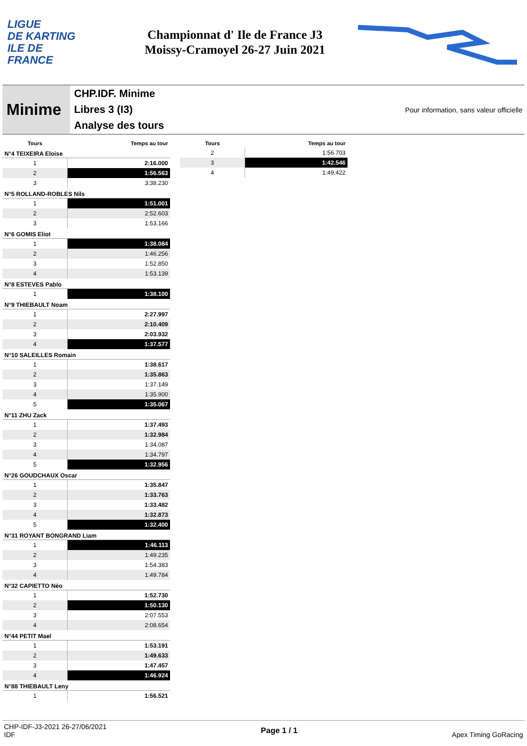LIGUE
DE KARTING
ILE DE
FRANCE
Championnat d' Ile de France J3
Moissy-Cramoyel 26-27 Juin 2021
Minime
CHP.IDF. Minime
Libres 3 (I3)
Analyse des tours
Pour information, sans valeur officielle
| Tours | Temps au tour |
| --- | --- |
| N°4 TEIXEIRA Eloise | |
| 1 | 2:16.000 |
| 2 | 1:56.563 |
| 3 | 3:38.230 |
| N°5 ROLLAND-ROBLES Nils | |
| 1 | 1:51.001 |
| 2 | 2:52.603 |
| 3 | 1:53.166 |
| N°6 GOMIS Eliot | |
| 1 | 1:38.084 |
| 2 | 1:46.256 |
| 3 | 1:52.850 |
| 4 | 1:53.139 |
| N°8 ESTEVES Pablo | |
| 1 | 1:38.100 |
| N°9 THIEBAULT Noam | |
| 1 | 2:27.997 |
| 2 | 2:10.409 |
| 3 | 2:03.932 |
| 4 | 1:37.577 |
| N°10 SALEILLES Romain | |
| 1 | 1:38.617 |
| 2 | 1:35.863 |
| 3 | 1:37.149 |
| 4 | 1:35.900 |
| 5 | 1:35.067 |
| N°11 ZHU Zack | |
| 1 | 1:37.493 |
| 2 | 1:32.984 |
| 3 | 1:34.087 |
| 4 | 1:34.797 |
| 5 | 1:32.956 |
| N°26 GOUDCHAUX Oscar | |
| 1 | 1:35.847 |
| 2 | 1:33.763 |
| 3 | 1:33.482 |
| 4 | 1:32.873 |
| 5 | 1:32.400 |
| N°31 ROYANT BONGRAND Liam | |
| 1 | 1:46.113 |
| 2 | 1:49.235 |
| 3 | 1:54.383 |
| 4 | 1:49.784 |
| N°32 CAPIETTO Néo | |
| 1 | 1:52.730 |
| 2 | 1:50.130 |
| 3 | 2:07.553 |
| 4 | 2:08.654 |
| N°44 PETIT Mael | |
| 1 | 1:53.191 |
| 2 | 1:49.633 |
| 3 | 1:47.457 |
| 4 | 1:46.924 |
| N°88 THIEBAULT Leny | |
| 1 | 1:56.521 |
| Tours | Temps au tour |
| --- | --- |
| 2 | 1:56.703 |
| 3 | 1:42.546 |
| 4 | 1:49.422 |
CHP-IDF-J3-2021 26-27/06/2021
IDF
Page 1 / 1 Apex Timing GoRacing